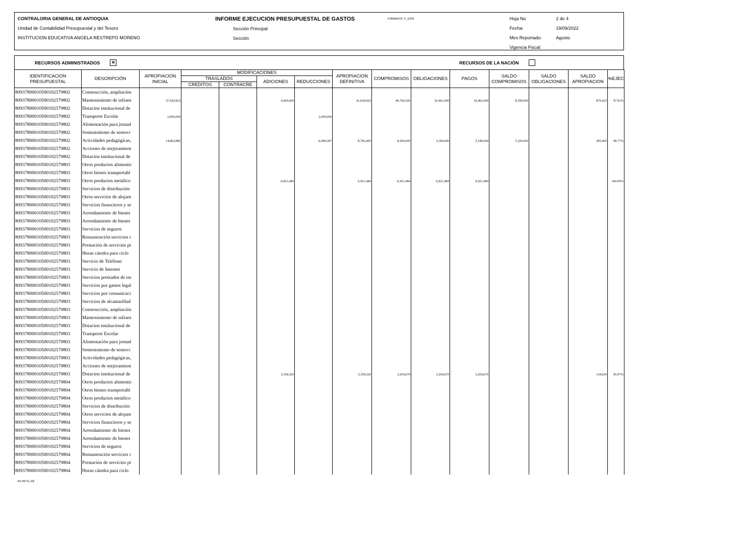CONTRALORIA GENERAL DE ANTIOQUIA
Unidad de Contabilidad Presupuestal y del Tesoro
INSTITUCION EDUCATIVA ANGELA RESTREPO MORENO
INFORME EJECUCION PRESUPUESTAL DE GASTOS
Sección Principal
Sección
FORMATO: F_EPG
Hoja No
Fecha:
Mes Reportado:
Vigencia Fiscal:
2 de 4
19/09/2022
Agosto
RECURSOS ADMINISTRADOS ✕ RECURSOS DE LA NACIÓN
| IDENTIFICACION PRESUPUESTAL | DESCRIPCIÓN | APROPIACION INICIAL | MODIFICACIONES | | | | APROPIACION DEFINITIVA | COMPROMISOS | OBLIGACIONES | PAGOS | SALDO COMPROMISOS | SALDO OBLIGACIONES | SALDO APROPIACION | %EJEC |
| --- | --- | --- | --- | --- | --- | --- | --- | --- | --- | --- | --- | --- | --- | --- |
| | | | TRASLADOS | | ADICIONES | REDUCCIONES | | | | | | | | |
| | | | CREDITOS | CONTRACRE | | | | | | | | | | |
| 80937800010500102579802 | Construcción, ampliación | | | | | | | | | | | | | |
| 80937800010500102579802 | Mantenimiento de infraes | 37,630,922 | | | 4,000,000 | | 41,630,922 | 40,760,500 | 32,461,000 | 32,461,000 | 8,299,500 | | 870,422 | 97.91% |
| 80937800010500102579802 | Dotacion institucional de | | | | | | | | | | | | | |
| 80937800010500102579802 | Transporte Escolar | 2,000,000 | | | | 2,000,000 | | | | | | | | |
| 80937800010500102579802 | Alimentación para jornad | | | | | | | | | | | | | |
| 80937800010500102579802 | Sostenimiento de semovi | | | | | | | | | | | | | |
| 80937800010500102579802 | Actividades pedagógicas, | 14,863,882 | | | | 6,080,387 | 8,783,495 | 8,500,000 | 3,180,000 | 3,180,000 | 5,320,000 | | 283,495 | 96.77% |
| 80937800010500102579802 | Acciones de mejoramient | | | | | | | | | | | | | |
| 80937800010500102579802 | Dotacion institucional de | | | | | | | | | | | | | |
| 80937800010500102579803 | Otros productos alimentic | | | | | | | | | | | | | |
| 80937800010500102579803 | Otros bienes transportabl | | | | | | | | | | | | | |
| 80937800010500102579803 | Otros productos metálico | | | | 6,921,484 | | 6,921,484 | 6,921,484 | 6,921,484 | 6,921,484 | | | | 100.00% |
| 80937800010500102579803 | Servicios de distribución | | | | | | | | | | | | | |
| 80937800010500102579803 | Otros servicios de alojam | | | | | | | | | | | | | |
| 80937800010500102579803 | Servicios financieros y se | | | | | | | | | | | | | |
| 80937800010500102579803 | Arrendamiento de bienes | | | | | | | | | | | | | |
| 80937800010500102579803 | Arrendamiento de bienes | | | | | | | | | | | | | |
| 80937800010500102579803 | Servicios de seguros | | | | | | | | | | | | | |
| 80937800010500102579803 | Remuneración servicios t | | | | | | | | | | | | | |
| 80937800010500102579803 | Prestación de servicios pi | | | | | | | | | | | | | |
| 80937800010500102579803 | Horas cátedra para ciclo | | | | | | | | | | | | | |
| 80937800010500102579803 | Servicio de Teléfono | | | | | | | | | | | | | |
| 80937800010500102579803 | Servicio de Internet | | | | | | | | | | | | | |
| 80937800010500102579803 | Servicios prestados de im | | | | | | | | | | | | | |
| 80937800010500102579803 | Servicios por gastos legal | | | | | | | | | | | | | |
| 80937800010500102579803 | Servicios por comunicaci | | | | | | | | | | | | | |
| 80937800010500102579803 | Servicios de alcantarillad | | | | | | | | | | | | | |
| 80937800010500102579803 | Construcción, ampliación | | | | | | | | | | | | | |
| 80937800010500102579803 | Mantenimiento de infraes | | | | | | | | | | | | | |
| 80937800010500102579803 | Dotacion institucional de | | | | | | | | | | | | | |
| 80937800010500102579803 | Transporte Escolar | | | | | | | | | | | | | |
| 80937800010500102579803 | Alimentación para jornad | | | | | | | | | | | | | |
| 80937800010500102579803 | Sostenimiento de semovi | | | | | | | | | | | | | |
| 80937800010500102579803 | Actividades pedagógicas, | | | | | | | | | | | | | |
| 80937800010500102579803 | Acciones de mejoramient | | | | | | | | | | | | | |
| 80937800010500102579803 | Dotacion institucional de | | | | 3,339,320 | | 3,339,320 | 3,204,670 | 3,204,670 | 3,204,670 | | | 134,650 | 95.97% |
| 80937800010500102579804 | Otros productos alimentic | | | | | | | | | | | | | |
| 80937800010500102579804 | Otros bienes transportabl | | | | | | | | | | | | | |
| 80937800010500102579804 | Otros productos metálico | | | | | | | | | | | | | |
| 80937800010500102579804 | Servicios de distribución | | | | | | | | | | | | | |
| 80937800010500102579804 | Otros servicios de alojam | | | | | | | | | | | | | |
| 80937800010500102579804 | Servicios financieros y se | | | | | | | | | | | | | |
| 80937800010500102579804 | Arrendamiento de bienes | | | | | | | | | | | | | |
| 80937800010500102579804 | Arrendamiento de bienes | | | | | | | | | | | | | |
| 80937800010500102579804 | Servicios de seguros | | | | | | | | | | | | | |
| 80937800010500102579804 | Remuneración servicios t | | | | | | | | | | | | | |
| 80937800010500102579804 | Prestación de servicios pi | | | | | | | | | | | | | |
| 80937800010500102579804 | Horas cátedra para ciclo | | | | | | | | | | | | | |
01-RCTL-02